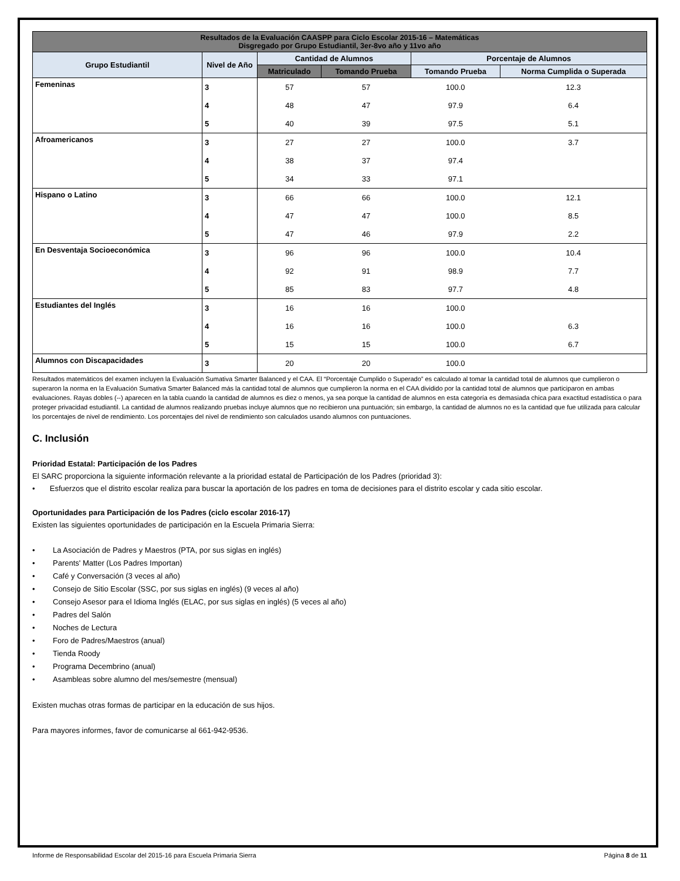| Resultados de la Evaluación CAASPP para Ciclo Escolar 2015-16 – Matemáticas Disgregado por Grupo Estudiantil, 3er-8vo año y 11vo año | | | | | |
| Grupo Estudiantil | Nivel de Año | Cantidad de Alumnos | | Porcentaje de Alumnos | |
| | | Matriculado | Tomando Prueba | Tomando Prueba | Norma Cumplida o Superada |
| Femeninas | 3 | 57 | 57 | 100.0 | 12.3 |
| | 4 | 48 | 47 | 97.9 | 6.4 |
| | 5 | 40 | 39 | 97.5 | 5.1 |
| Afroamericanos | 3 | 27 | 27 | 100.0 | 3.7 |
| | 4 | 38 | 37 | 97.4 | |
| | 5 | 34 | 33 | 97.1 | |
| Hispano o Latino | 3 | 66 | 66 | 100.0 | 12.1 |
| | 4 | 47 | 47 | 100.0 | 8.5 |
| | 5 | 47 | 46 | 97.9 | 2.2 |
| En Desventaja Socioeconómica | 3 | 96 | 96 | 100.0 | 10.4 |
| | 4 | 92 | 91 | 98.9 | 7.7 |
| | 5 | 85 | 83 | 97.7 | 4.8 |
| Estudiantes del Inglés | 3 | 16 | 16 | 100.0 | |
| | 4 | 16 | 16 | 100.0 | 6.3 |
| | 5 | 15 | 15 | 100.0 | 6.7 |
| Alumnos con Discapacidades | 3 | 20 | 20 | 100.0 | |
Resultados matemáticos del examen incluyen la Evaluación Sumativa Smarter Balanced y el CAA. El “Porcentaje Cumplido o Superado” es calculado al tomar la cantidad total de alumnos que cumplieron o superaron la norma en la Evaluación Sumativa Smarter Balanced más la cantidad total de alumnos que cumplieron la norma en el CAA dividido por la cantidad total de alumnos que participaron en ambas evaluaciones. Rayas dobles (--) aparecen en la tabla cuando la cantidad de alumnos es diez o menos, ya sea porque la cantidad de alumnos en esta categoría es demasiada chica para exactitud estadística o para proteger privacidad estudiantil. La cantidad de alumnos realizando pruebas incluye alumnos que no recibieron una puntuación; sin embargo, la cantidad de alumnos no es la cantidad que fue utilizada para calcular los porcentajes de nivel de rendimiento. Los porcentajes del nivel de rendimiento son calculados usando alumnos con puntuaciones.
C. Inclusión
Prioridad Estatal: Participación de los Padres
El SARC proporciona la siguiente información relevante a la prioridad estatal de Participación de los Padres (prioridad 3):
• Esfuerzos que el distrito escolar realiza para buscar la aportación de los padres en toma de decisiones para el distrito escolar y cada sitio escolar.
Oportunidades para Participación de los Padres (ciclo escolar 2016-17)
Existen las siguientes oportunidades de participación en la Escuela Primaria Sierra:
• La Asociación de Padres y Maestros (PTA, por sus siglas en inglés)
• Parents' Matter (Los Padres Importan)
• Café y Conversación (3 veces al año)
• Consejo de Sitio Escolar (SSC, por sus siglas en inglés) (9 veces al año)
• Consejo Asesor para el Idioma Inglés (ELAC, por sus siglas en inglés) (5 veces al año)
• Padres del Salón
• Noches de Lectura
• Foro de Padres/Maestros (anual)
• Tienda Roody
• Programa Decembrino (anual)
• Asambleas sobre alumno del mes/semestre (mensual)
Existen muchas otras formas de participar en la educación de sus hijos.
Para mayores informes, favor de comunicarse al 661-942-9536.
Informe de Responsabilidad Escolar del 2015-16 para Escuela Primaria Sierra Página 8 de 11